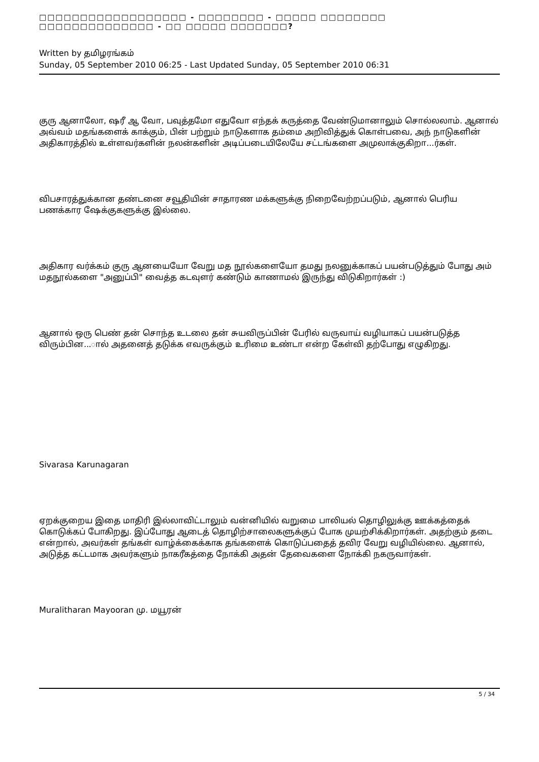□□□□□□□□□□□□□□□□□□ - □□□□□□□□ - □□□□□ □□□□□□□□ □□□□□□□□□□□□□□ - □□ □□□□□ □□□□□□□?
Written by தமிழரங்கம்
Sunday, 05 September 2010 06:25 - Last Updated Sunday, 05 September 2010 06:31
குரு ஆனாலோ, ஷரீ ஆ வோ, பவுத்தமோ எதுவோ எந்தக் கருத்தை வேண்டுமானாலும் சொல்லலாம். ஆனால் அவ்வம் மதங்களைக் காக்கும், பின் பற்றும் நாடுகளாக தம்மை அறிவித்துக் கொள்பவை, அந் நாடுகளின் அதிகாரத்தில் உள்ளவர்களின் நலன்களின் அடிப்படையிலேயே சட்டங்களை அமுலாக்குகிறா...ர்கள்.
விபசாரத்துக்கான தண்டனை சவூதியின் சாதாரண மக்களுக்கு நிறைவேற்றப்படும், ஆனால் பெரிய பணக்கார ஷேக்குகளுக்கு இல்லை.
அதிகார வர்க்கம் குரு ஆனயையோ வேறு மத நூல்களையோ தமது நலனுக்காகப் பயன்படுத்தும் போது அம் மதநூல்களை "அனுப்பி" வைத்த கடவுளர் கண்டும் காணாமல் இருந்து விடுகிறார்கள் :)
ஆனால் ஒரு பெண் தன் சொந்த உடலை தன் சுயவிருப்பின் பேரில் வருவாய் வழியாகப் பயன்படுத்த விரும்பின...ால் அதனைத் தடுக்க எவருக்கும் உரிமை உண்டா என்ற கேள்வி தற்போது எழுகிறது.
Sivarasa Karunagaran
ஏறக்குறைய இதை மாதிரி இல்லாவிட்டாலும் வன்னியில் வறுமை பாலியல் தொழிலுக்கு ஊக்கத்தைக் கொடுக்கப் போகிறது. இப்போது ஆடைத் தொழிற்சாலைகளுக்குப் போக முயற்சிக்கிறார்கள். அதற்கும் தடை என்றால், அவர்கள் தங்கள் வாழ்க்கைக்காக தங்களைக் கொடுப்பதைத் தவிர வேறு வழியில்லை. ஆனால், அடுத்த கட்டமாக அவர்களும் நாகரீகத்தை நோக்கி அதன் தேவைகளை நோக்கி நகருவார்கள்.
Muralitharan Mayooran மு. மயூரன்
5 / 34